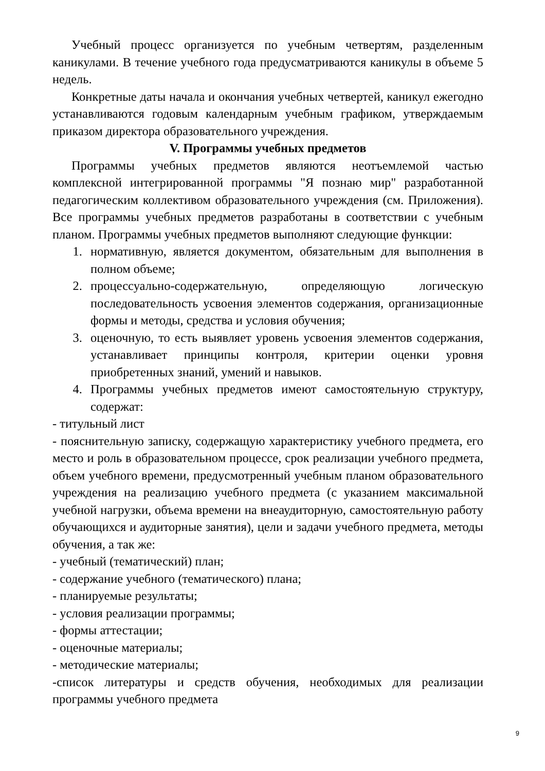Учебный процесс организуется по учебным четвертям, разделенным каникулами. В течение учебного года предусматриваются каникулы в объеме 5 недель.
Конкретные даты начала и окончания учебных четвертей, каникул ежегодно устанавливаются годовым календарным учебным графиком, утверждаемым приказом директора образовательного учреждения.
V. Программы учебных предметов
Программы учебных предметов являются неотъемлемой частью комплексной интегрированной программы "Я познаю мир" разработанной педагогическим коллективом образовательного учреждения (см. Приложения). Все программы учебных предметов разработаны в соответствии с учебным планом. Программы учебных предметов выполняют следующие функции:
1. нормативную, является документом, обязательным для выполнения в полном объеме;
2. процессуально-содержательную, определяющую логическую последовательность усвоения элементов содержания, организационные формы и методы, средства и условия обучения;
3. оценочную, то есть выявляет уровень усвоения элементов содержания, устанавливает принципы контроля, критерии оценки уровня приобретенных знаний, умений и навыков.
4. Программы учебных предметов имеют самостоятельную структуру, содержат:
- титульный лист
- пояснительную записку, содержащую характеристику учебного предмета, его место и роль в образовательном процессе, срок реализации учебного предмета, объем учебного времени, предусмотренный учебным планом образовательного учреждения на реализацию учебного предмета (с указанием максимальной учебной нагрузки, объема времени на внеаудиторную, самостоятельную работу обучающихся и аудиторные занятия), цели и задачи учебного предмета, методы обучения, а так же:
- учебный (тематический) план;
- содержание учебного (тематического) плана;
- планируемые результаты;
- условия реализации программы;
- формы аттестации;
- оценочные материалы;
- методические материалы;
-список литературы и средств обучения, необходимых для реализации программы учебного предмета
9